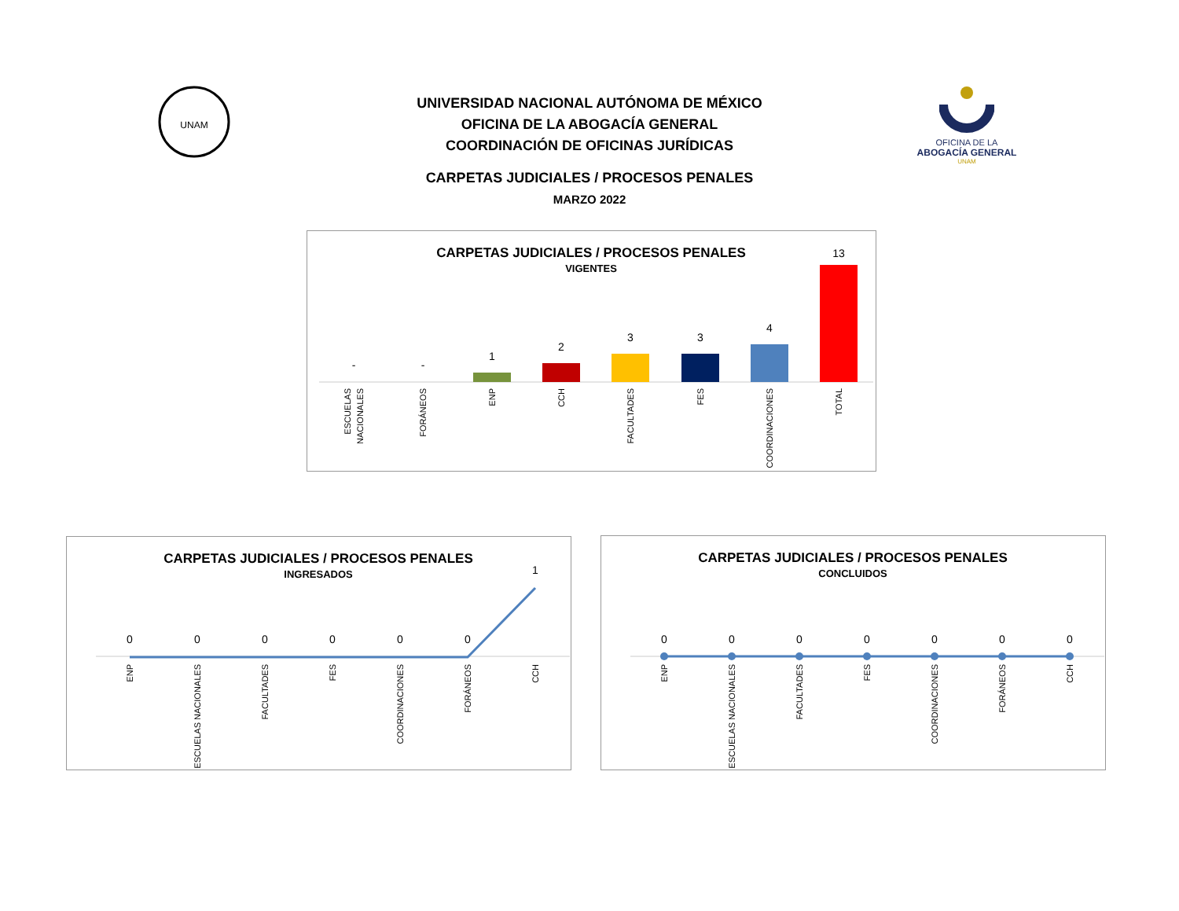UNAM
UNIVERSIDAD NACIONAL AUTÓNOMA DE MÉXICO
OFICINA DE LA ABOGACÍA GENERAL
COORDINACIÓN DE OFICINAS JURÍDICAS
CARPETAS JUDICIALES / PROCESOS PENALES
MARZO 2022
OFICINA DE LA
ABOGACÍA GENERAL
UNAM
CARPETAS JUDICIALES / PROCESOS PENALES
VIGENTES
-
-
1
2
3
3
4
13
ESCUELAS
NACIONALES
FORÁNEOS
ENP
CCH
FACULTADES
FES
COORDINACIONES
TOTAL
CARPETAS JUDICIALES / PROCESOS PENALES
INGRESADOS
0
0
0
0
0
0
1
ENP
ESCUELAS NACIONALES
FACULTADES
FES
COORDINACIONES
FORÁNEOS
CCH
CARPETAS JUDICIALES / PROCESOS PENALES
CONCLUIDOS
0
0
0
0
0
0
0
ENP
ESCUELAS NACIONALES
FACULTADES
FES
COORDINACIONES
FORÁNEOS
CCH